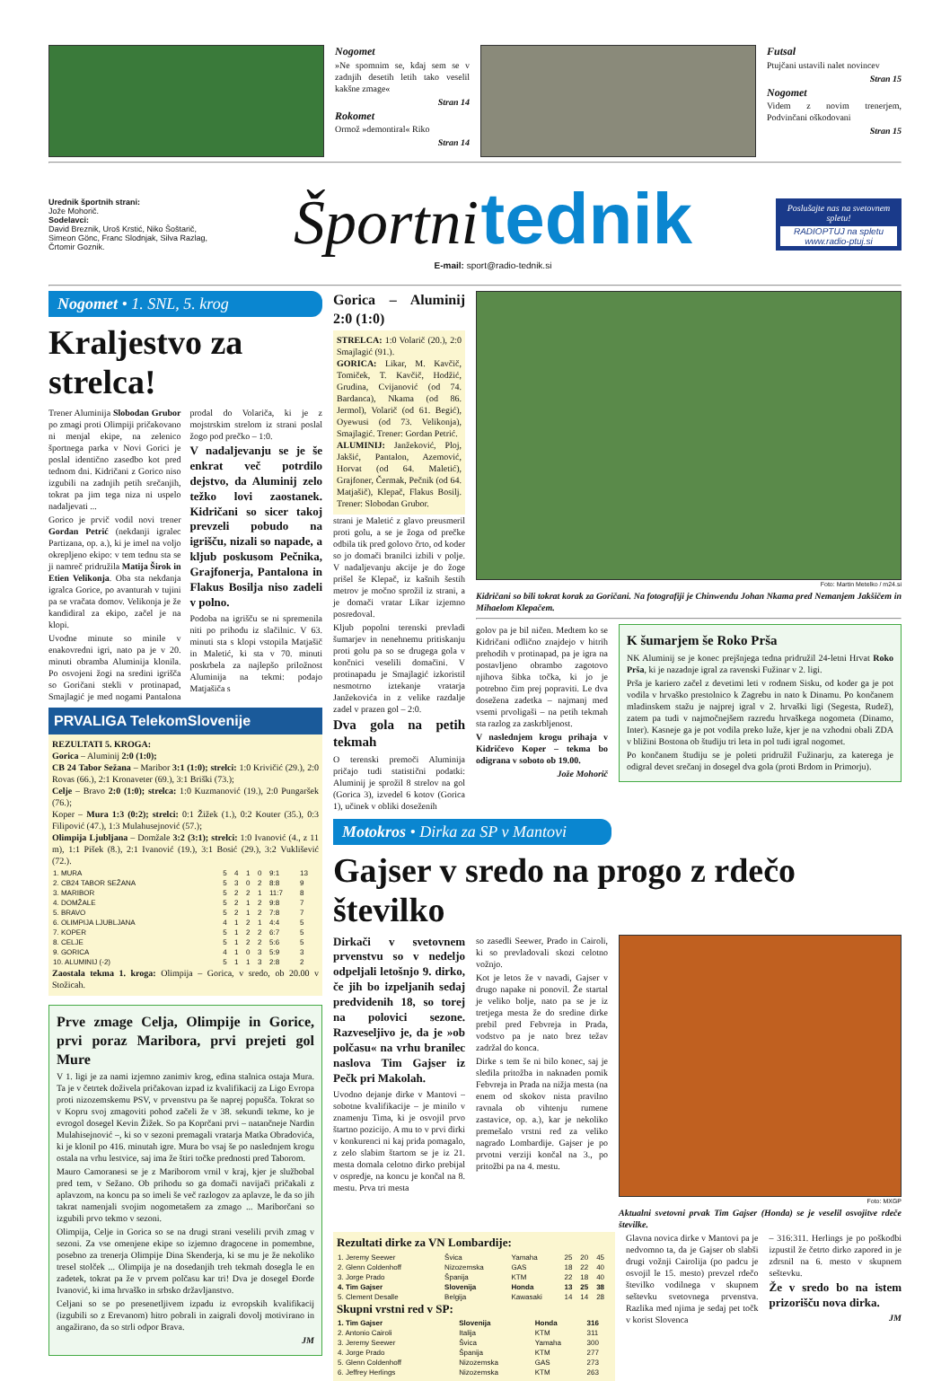Nogomet
»Ne spomnim se, kdaj sem se v zadnjih desetih letih tako veselil kakšne zmage«
Stran 14
Rokomet
Ormož »demontiral« Riko
Stran 14
Futsal
Ptujčani ustavili nalet novincev
Stran 15
Nogomet
Videm z novim trenerjem, Podvinčani oškodovani
Stran 15
Urednik športnih strani:
Jože Mohorič.
Sodelavci:
David Breznik, Uroš Krstić, Niko Šoštarič, Simeon Gönc, Franc Slodnjak, Silva Razlag, Črtomir Goznik.
Športni tednik
E-mail: sport@radio-tednik.si
Poslušajte nas na svetovnem spletu!
RADIOPTUJ na spletu
www.radio-ptuj.si
Nogomet • 1. SNL, 5. krog
Kraljestvo za strelca!
Trener Aluminija Slobodan Grubor po zmagi proti Olimpiji pričakovano ni menjal ekipe, na zelenico športnega parka v Novi Gorici je poslal identično zasedbo kot pred tednom dni. Kidričani z Gorico niso izgubili na zadnjih petih srečanjih, tokrat pa jim tega niza ni uspelo nadaljevati ...
Gorico je prvič vodil novi trener Gordan Petrić (nekdanji igralec Partizana, op. a.), ki je imel na voljo okrepljeno ekipo: v tem tednu sta se ji namreč pridružila Matija Širok in Etien Velikonja. Oba sta nekdanja igralca Gorice, po avanturah v tujini pa se vračata domov. Velikonja je že kandidiral za ekipo, začel je na klopi.
Uvodne minute so minile v enakovredni igri, nato pa je v 20. minuti obramba Aluminija klonila. Po osvojeni žogi na sredini igrišča so Goričani stekli v protinapad, Smajlagić je med nogami Pantalona prodal do Volariča, ki je z mojstrskim strelom iz strani poslal žogo pod prečko – 1:0.
V nadaljevanju se je še enkrat več potrdilo dejstvo, da Aluminij zelo težko lovi zaostanek. Kidričani so sicer takoj prevzeli pobudo na igrišču, nizali so napade, a kljub poskusom Pečnika, Grajfonerja, Pantalona in Flakus Bosilja niso zadeli v polno.
Podoba na igrišču se ni spremenila niti po prihodu iz slačilnic. V 63. minuti sta s klopi vstopila Matjašič in Maletić, ki sta v 70. minuti poskrbela za najlepšo priložnost Aluminija na tekmi: podajo Matjašiča s
PRVALIGA TelekomSlovenije
REZULTATI 5. KROGA:
Gorica – Aluminij 2:0 (1:0);
CB 24 Tabor Sežana – Maribor 3:1 (1:0); strelci: 1:0 Krivičić (29.), 2:0 Rovas (66.), 2:1 Kronaveter (69.), 3:1 Briški (73.);
Celje – Bravo 2:0 (1:0); strelca: 1:0 Kuzmanović (19.), 2:0 Pungaršek (76.);
Koper – Mura 1:3 (0:2); strelci: 0:1 Žižek (1.), 0:2 Kouter (35.), 0:3 Filipović (47.), 1:3 Mulahusejnović (57.);
Olimpija Ljubljana – Domžale 3:2 (3:1); strelci: 1:0 Ivanović (4., z 11 m), 1:1 Pišek (8.), 2:1 Ivanović (19.), 3:1 Bosić (29.), 3:2 Vuklišević (72.).
| 1. MURA | 5 | 4 | 1 | 0 | 9:1 | 13 |
| 2. CB24 TABOR SEŽANA | 5 | 3 | 0 | 2 | 8:8 | 9 |
| 3. MARIBOR | 5 | 2 | 2 | 1 | 11:7 | 8 |
| 4. DOMŽALE | 5 | 2 | 1 | 2 | 9:8 | 7 |
| 5. BRAVO | 5 | 2 | 1 | 2 | 7:8 | 7 |
| 6. OLIMPIJA LJUBLJANA | 4 | 1 | 2 | 1 | 4:4 | 5 |
| 7. KOPER | 5 | 1 | 2 | 2 | 6:7 | 5 |
| 8. CELJE | 5 | 1 | 2 | 2 | 5:6 | 5 |
| 9. GORICA | 4 | 1 | 0 | 3 | 5:9 | 3 |
| 10. ALUMINIJ (-2) | 5 | 1 | 1 | 3 | 2:8 | 2 |
Zaostala tekma 1. kroga: Olimpija – Gorica, v sredo, ob 20.00 v Stožicah.
Prve zmage Celja, Olimpije in Gorice, prvi poraz Maribora, prvi prejeti gol Mure
V 1. ligi je za nami izjemno zanimiv krog, edina stalnica ostaja Mura. Ta je v četrtek doživela pričakovan izpad iz kvalifikacij za Ligo Evropa proti nizozemskemu PSV, v prvenstvu pa še naprej popušča. Tokrat so v Kopru svoj zmagoviti pohod začeli že v 38. sekundi tekme, ko je evrogol dosegel Kevin Žižek. So pa Koprčani prvi – natančneje Nardin Mulahisejnović –, ki so v sezoni premagali vratarja Matka Obradovića, ki je klonil po 416. minutah igre. Mura bo vsaj še po naslednjem krogu ostala na vrhu lestvice, saj ima že štiri točke prednosti pred Taborom.
Mauro Camoranesi se je z Mariborom vrnil v kraj, kjer je službobal pred tem, v Sežano. Ob prihodu so ga domači navijači pričakali z aplavzom, na koncu pa so imeli še več razlogov za aplavze, le da so jih takrat namenjali svojim nogometašem za zmago ... Mariborčani so izgubili prvo tekmo v sezoni.
Olimpija, Celje in Gorica so se na drugi strani veselili prvih zmag v sezoni. Za vse omenjene ekipe so izjemno dragocene in pomembne, posebno za trenerja Olimpije Dina Skenderja, ki se mu je že nekoliko tresel stolček ... Olimpija je na dosedanjih treh tekmah dosegla le en zadetek, tokrat pa že v prvem polčasu kar tri! Dva je dosegel Đorđe Ivanović, ki ima hrvaško in srbsko državljanstvo.
Celjani so se po presenetljivem izpadu iz evropskih kvalifikacij (izgubili so z Erevanom) hitro pobrali in zaigrali dovolj motivirano in angažirano, da so strli odpor Brava.
JM
Gorica – Aluminij 2:0 (1:0)
STRELCA: 1:0 Volarič (20.), 2:0 Smajlagić (91.).
GORICA: Likar, M. Kavčič, Tomiček, T. Kavčič, Hodžić, Grudina, Cvijanović (od 74. Bardanca), Nkama (od 86. Jermol), Volarič (od 61. Begić), Oyewusi (od 73. Velikonja), Smajlagić. Trener: Gordan Petrić.
ALUMINIJ: Janžeković, Ploj, Jakšić, Pantalon, Azemović, Horvat (od 64. Maletić), Grajfoner, Čermak, Pečnik (od 64. Matjašič), Klepač, Flakus Bosilj. Trener: Slobodan Grubor.
strani je Maletić z glavo preusmeril proti golu, a se je žoga od prečke odbila tik pred golovo črto, od koder so jo domači branilci izbili v polje. V nadaljevanju akcije je do žoge prišel še Klepač, iz kašnih šestih metrov je močno sprožil iz strani, a je domači vratar Likar izjemno posredoval.
Kljub popolni terenski prevladi šumarjev in nenehnemu pritiskanju proti golu pa so se drugega gola v končnici veselili domačini. V protinapadu je Smajlagić izkoristil nesmotrno iztekanje vratarja Janžekovića in z velike razdalje zadel v prazen gol – 2:0.
Dva gola na petih tekmah
O terenski premoči Aluminija pričajo tudi statistični podatki: Aluminij je sprožil 8 strelov na gol (Gorica 3), izvedel 6 kotov (Gorica 1), učinek v obliki doseženih
Foto: Martin Metelko / m24.si
Kidričani so bili tokrat korak za Goričani. Na fotografiji je Chinwendu Johan Nkama pred Nemanjem Jakšičem in Mihaelom Klepačem.
golov pa je bil ničen. Medtem ko se Kidričani odlično znajdejo v hitrih prehodih v protinapad, pa je igra na postavljeno obrambo zagotovo njihova šibka točka, ki jo je potrebno čim prej popraviti. Le dva doseženа zadetka – najmanj med vsemi prvoligaši – na petih tekmah sta razlog za zaskrbljenost.
V naslednjem krogu prihaja v Kidričevo Koper – tekma bo odigrana v soboto ob 19.00.
Jože Mohorič
K šumarjem še Roko Prša
NK Aluminij se je konec prejšnjega tedna pridružil 24-letni Hrvat Roko Prša, ki je nazadnje igral za ravenski Fužinar v 2. ligi.
Prša je kariero začel z devetimi leti v rodnem Sisku, od koder ga je pot vodila v hrvaško prestolnico k Zagrebu in nato k Dinamu. Po končanem mladinskem stažu je najprej igral v 2. hrvaški ligi (Segesta, Rudež), zatem pa tudi v najmočnejšem razredu hrvaškega nogometa (Dinamo, Inter). Kasneje ga je pot vodila preko luže, kjer je na vzhodni obali ZDA v bližini Bostona ob študiju tri leta in pol tudi igral nogomet.
Po končanem študiju se je poleti pridružil Fužinarju, za katerega je odigral devet srečanj in dosegel dva gola (proti Brdom in Primorju).
Motokros • Dirka za SP v Mantovi
Gajser v sredo na progo z rdečo številko
Dirkači v svetovnem prvenstvu so v nedeljo odpeljali letošnjo 9. dirko, če jih bo izpeljanih sedaj predvidenih 18, so torej na polovici sezone. Razveseljivo je, da je »ob polčasu« na vrhu branilec naslova Tim Gajser iz Pečk pri Makolah.
Uvodno dejanje dirke v Mantovi – sobotne kvalifikacije – je minilo v znamenju Tima, ki je osvojil prvo štartno pozicijo. A mu to v prvi dirki v konkurenci ni kaj prida pomagalo, z zelo slabim štartom se je iz 21. mesta domala celotno dirko prebijal v ospredje, na koncu je končal na 8. mestu. Prva tri mesta
so zasedli Seewer, Prado in Cairoli, ki so prevladovali skozi celotno vožnjo.
Kot je letos že v navadi, Gajser v drugo napake ni ponovil. Že startal je veliko bolje, nato pa se je iz tretjega mesta že do sredine dirke prebil pred Febvreja in Prada, vodstvo pa je nato brez težav zadržal do konca.
Dirke s tem še ni bilo konec, saj je sledila pritožba in naknaden pomik Febvreja in Prada na nižja mesta (na enem od skokov nista pravilno ravnala ob vihtenju rumene zastavice, op. a.), kar je nekoliko premešalo vrstni red za veliko nagrado Lombardije. Gajser je po prvotni verziji končal na 3., po pritožbi pa na 4. mestu.
Foto: MXGP
Aktualni svetovni prvak Tim Gajser (Honda) se je veselil osvojitve rdeče številke.
Rezultati dirke za VN Lombardije:
| 1. Jeremy Seewer | Švica | Yamaha | 25 | 20 | 45 |
| 2. Glenn Coldenhoff | Nizozemska | GAS | 18 | 22 | 40 |
| 3. Jorge Prado | Španija | KTM | 22 | 18 | 40 |
| 4. Tim Gajser | Slovenija | Honda | 13 | 25 | 38 |
| 5. Clement Desalle | Belgija | Kawasaki | 14 | 14 | 28 |
Skupni vrstni red v SP:
| 1. Tim Gajser | Slovenija | Honda | 316 |
| 2. Antonio Cairoli | Italija | KTM | 311 |
| 3. Jeremy Seewer | Švica | Yamaha | 300 |
| 4. Jorge Prado | Španija | KTM | 277 |
| 5. Glenn Coldenhoff | Nizozemska | GAS | 273 |
| 6. Jeffrey Herlings | Nizozemska | KTM | 263 |
Glavna novica dirke v Mantovi pa je nedvomno ta, da je Gajser ob slabši drugi vožnji Cairolija (po padcu je osvojil le 15. mesto) prevzel rdečo številko vodilnega v skupnem seštevku svetovnega prvenstva. Razlika med njima je sedaj pet točk v korist Slovenca
– 316:311. Herlings je po poškodbi izpustil že četrto dirko zapored in je zdrsnil na 6. mesto v skupnem seštevku.
Že v sredo bo na istem prizorišču nova dirka.
JM